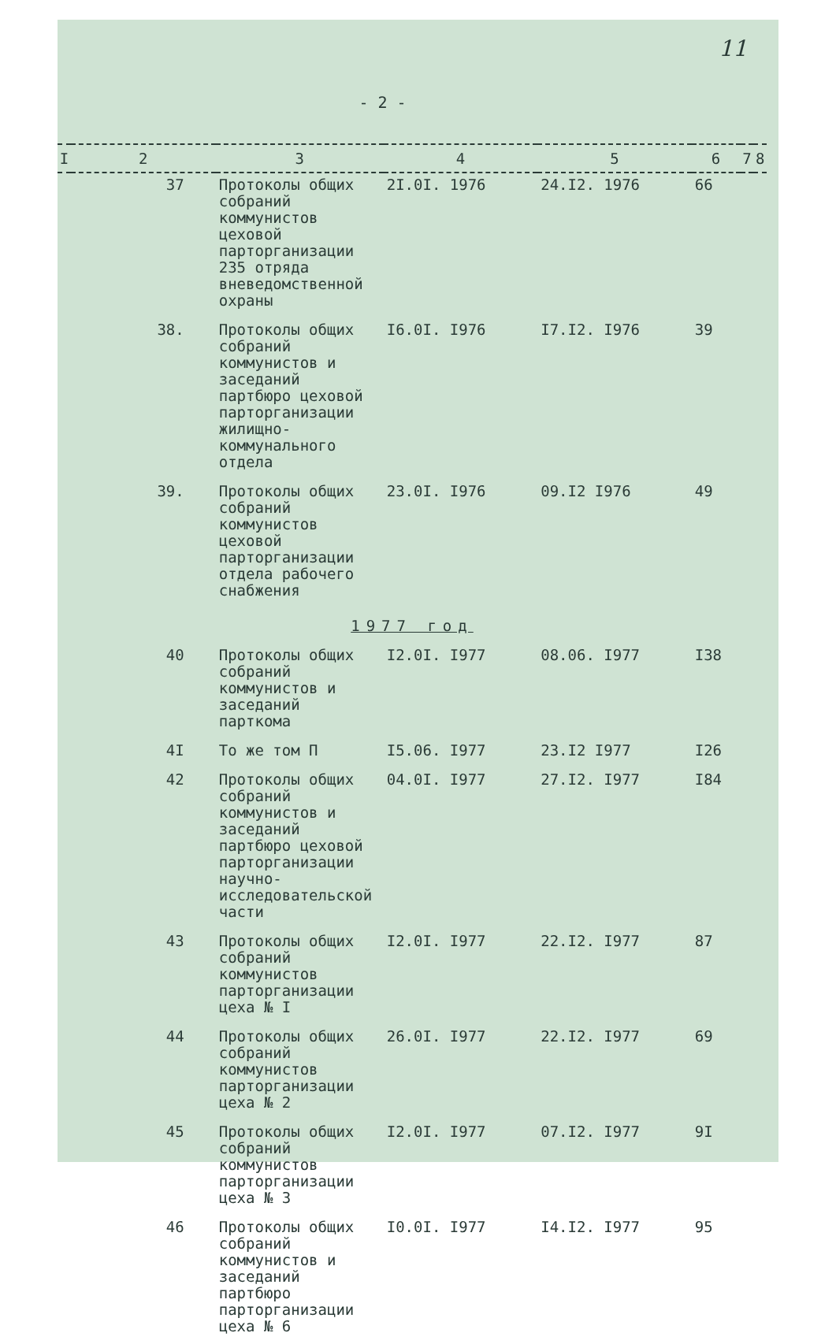11
- 2 -
| I | 2 | 3 | 4 | 5 | 6 | 7 | 8 |
| --- | --- | --- | --- | --- | --- | --- | --- |
| | 37 | Протоколы общих собраний коммунистов цеховой парторганизации 235 отряда вневедомственной охраны | 2I.0I. 1976 | 24.I2. 1976 | 66 | | |
| | 38. | Протоколы общих собраний коммунистов и заседаний партбюро цеховой парторганизации жилищно-коммунального отдела | I6.0I. I976 | I7.I2. I976 | 39 | | |
| | 39. | Протоколы общих собраний коммунистов цеховой парторганизации отдела рабочего снабжения | 23.0I. I976 | 09.I2 I976 | 49 | | |
| 1977 год | | | | | | | |
| | 40 | Протоколы общих собраний коммунистов и заседаний парткома | I2.0I. I977 | 08.06. I977 | I38 | | |
| | 4I | То же том П | I5.06. I977 | 23.I2 I977 | I26 | | |
| | 42 | Протоколы общих собраний коммунистов и заседаний партбюро цеховой парторганизации научно-исследовательской части | 04.0I. I977 | 27.I2. I977 | I84 | | |
| | 43 | Протоколы общих собраний коммунистов парторганизации цеха № I | I2.0I. I977 | 22.I2. I977 | 87 | | |
| | 44 | Протоколы общих собраний коммунистов парторганизации цеха № 2 | 26.0I. I977 | 22.I2. I977 | 69 | | |
| | 45 | Протоколы общих собраний коммунистов парторганизации цеха № 3 | I2.0I. I977 | 07.I2. I977 | 9I | | |
| | 46 | Протоколы общих собраний коммунистов и заседаний партбюро парторганизации цеха № 6 | I0.0I. I977 | I4.I2. I977 | 95 | | |